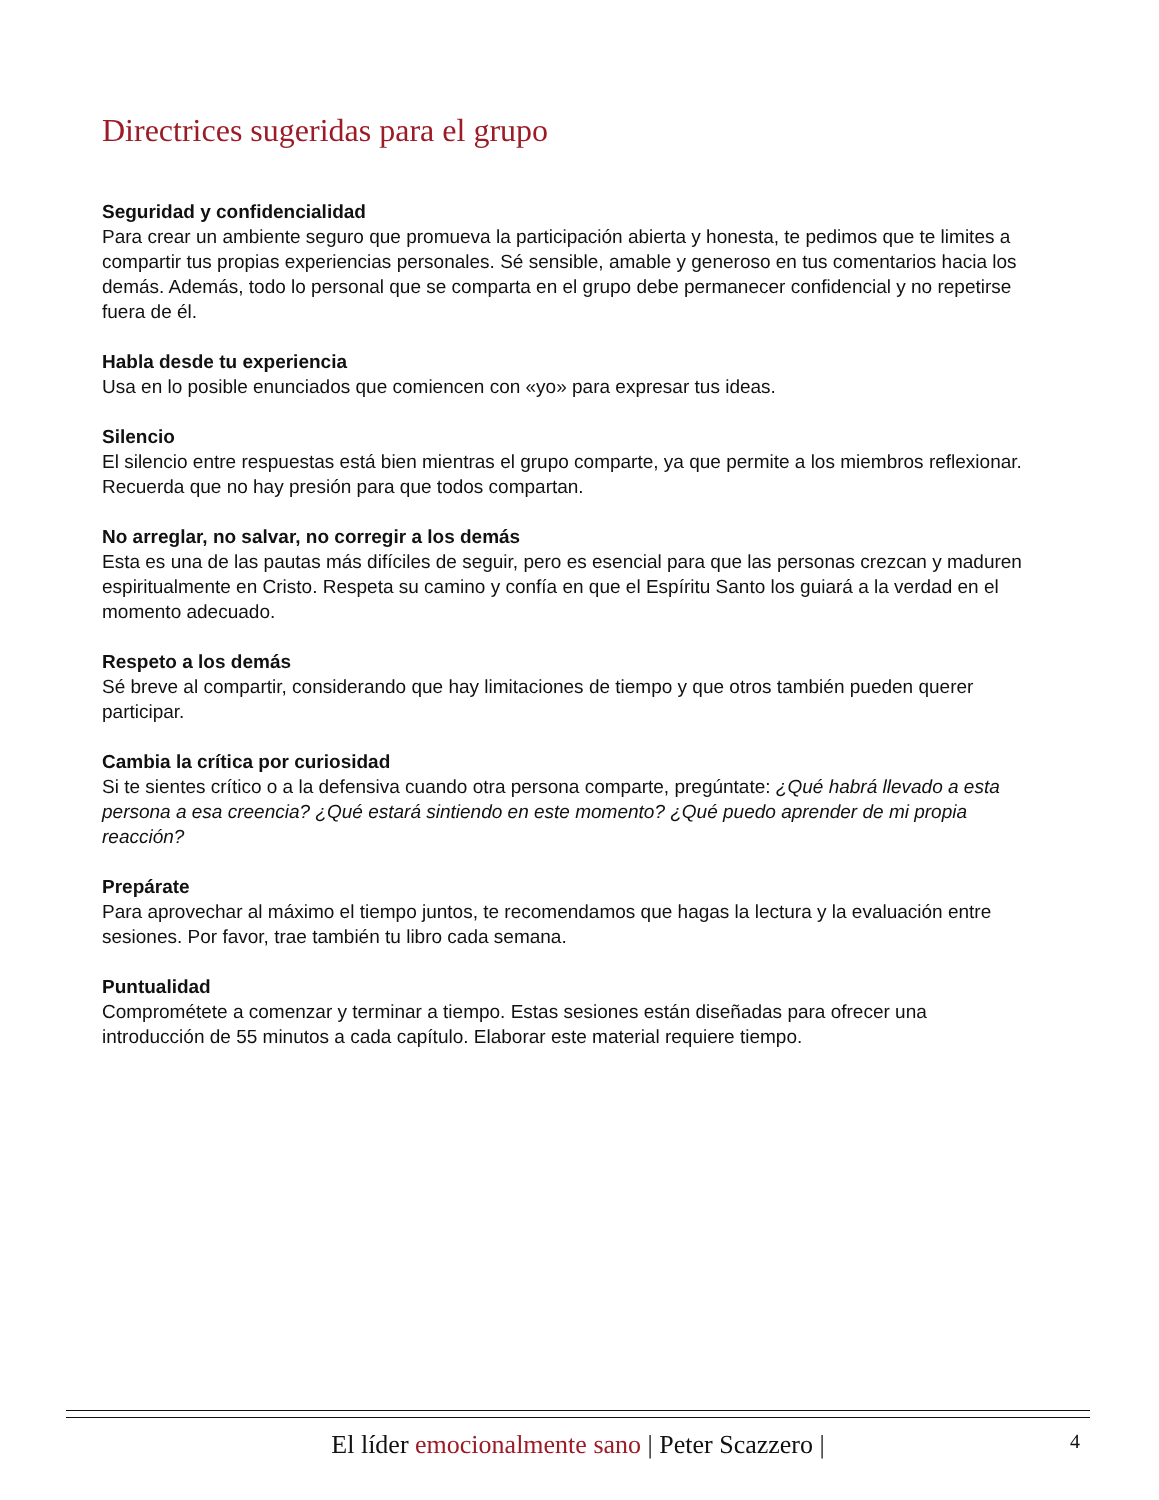Directrices sugeridas para el grupo
Seguridad y confidencialidad
Para crear un ambiente seguro que promueva la participación abierta y honesta, te pedimos que te limites a compartir tus propias experiencias personales. Sé sensible, amable y generoso en tus comentarios hacia los demás. Además, todo lo personal que se comparta en el grupo debe permanecer confidencial y no repetirse fuera de él.
Habla desde tu experiencia
Usa en lo posible enunciados que comiencen con «yo» para expresar tus ideas.
Silencio
El silencio entre respuestas está bien mientras el grupo comparte, ya que permite a los miembros reflexionar. Recuerda que no hay presión para que todos compartan.
No arreglar, no salvar, no corregir a los demás
Esta es una de las pautas más difíciles de seguir, pero es esencial para que las personas crezcan y maduren espiritualmente en Cristo. Respeta su camino y confía en que el Espíritu Santo los guiará a la verdad en el momento adecuado.
Respeto a los demás
Sé breve al compartir, considerando que hay limitaciones de tiempo y que otros también pueden querer participar.
Cambia la crítica por curiosidad
Si te sientes crítico o a la defensiva cuando otra persona comparte, pregúntate: ¿Qué habrá llevado a esta persona a esa creencia? ¿Qué estará sintiendo en este momento? ¿Qué puedo aprender de mi propia reacción?
Prepárate
Para aprovechar al máximo el tiempo juntos, te recomendamos que hagas la lectura y la evaluación entre sesiones. Por favor, trae también tu libro cada semana.
Puntualidad
Comprométete a comenzar y terminar a tiempo. Estas sesiones están diseñadas para ofrecer una introducción de 55 minutos a cada capítulo. Elaborar este material requiere tiempo.
El líder emocionalmente sano | Peter Scazzero | 4